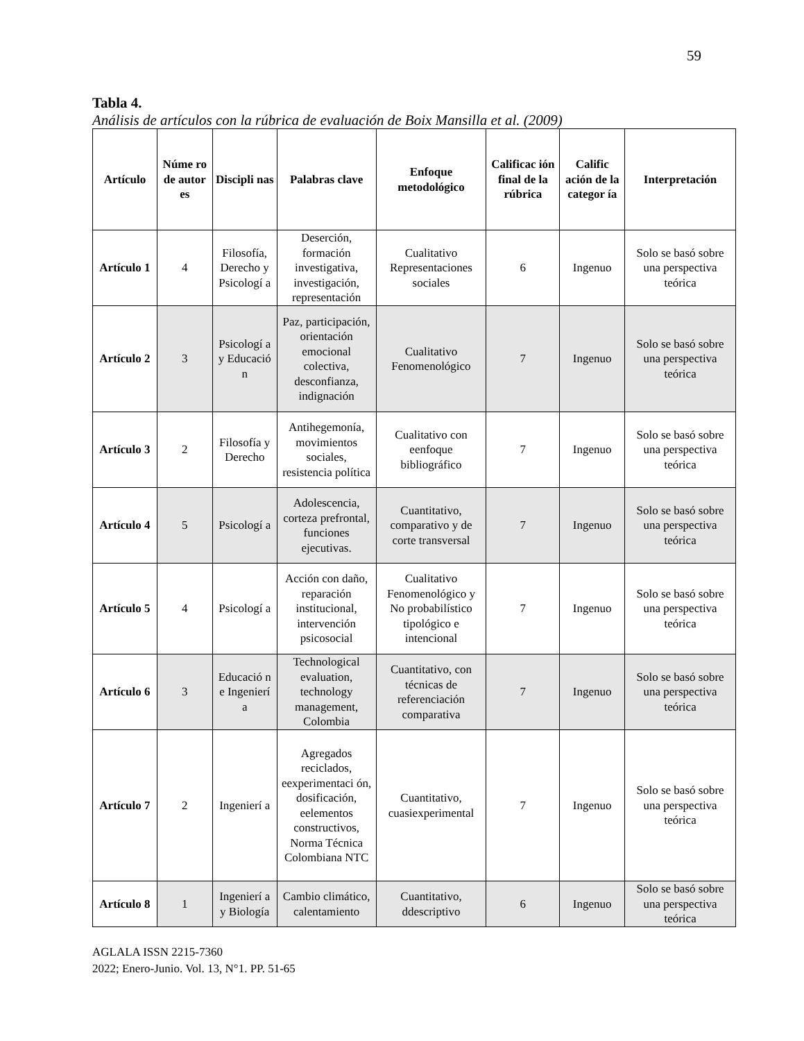59
Tabla 4.
Análisis de artículos con la rúbrica de evaluación de Boix Mansilla et al. (2009)
| Artículo | Núme ro de autor es | Discipli nas | Palabras clave | Enfoque metodológico | Calificac ión final de la rúbrica | Calific ación de la categor ía | Interpretación |
| --- | --- | --- | --- | --- | --- | --- | --- |
| Artículo 1 | 4 | Filosofía, Derecho y Psicologí a | Deserción, formación investigativa, investigación, representación | Cualitativo Representaciones sociales | 6 | Ingenuo | Solo se basó sobre una perspectiva teórica |
| Artículo 2 | 3 | Psicologí a y Educació n | Paz, participación, orientación emocional colectiva, desconfianza, indignación | Cualitativo Fenomenológico | 7 | Ingenuo | Solo se basó sobre una perspectiva teórica |
| Artículo 3 | 2 | Filosofía y Derecho | Antihegemonía, movimientos sociales, resistencia política | Cualitativo con eenfoque bibliográfico | 7 | Ingenuo | Solo se basó sobre una perspectiva teórica |
| Artículo 4 | 5 | Psicologí a | Adolescencia, corteza prefrontal, funciones ejecutivas. | Cuantitativo, comparativo y de corte transversal | 7 | Ingenuo | Solo se basó sobre una perspectiva teórica |
| Artículo 5 | 4 | Psicologí a | Acción con daño, reparación institucional, intervención psicosocial | Cualitativo Fenomenológico y No probabilístico tipológico e intencional | 7 | Ingenuo | Solo se basó sobre una perspectiva teórica |
| Artículo 6 | 3 | Educació n e Ingenierí a | Technological evaluation, technology management, Colombia | Cuantitativo, con técnicas de referenciación comparativa | 7 | Ingenuo | Solo se basó sobre una perspectiva teórica |
| Artículo 7 | 2 | Ingenierí a | Agregados reciclados, eexperimentaci ón, dosificación, eelementos constructivos, Norma Técnica Colombiana NTC | Cuantitativo, cuasiexperimental | 7 | Ingenuo | Solo se basó sobre una perspectiva teórica |
| Artículo 8 | 1 | Ingenierí a y Biología | Cambio climático, calentamiento | Cuantitativo, ddescriptivo | 6 | Ingenuo | Solo se basó sobre una perspectiva teórica |
AGLALA ISSN 2215-7360
2022; Enero-Junio. Vol. 13, N°1. PP. 51-65